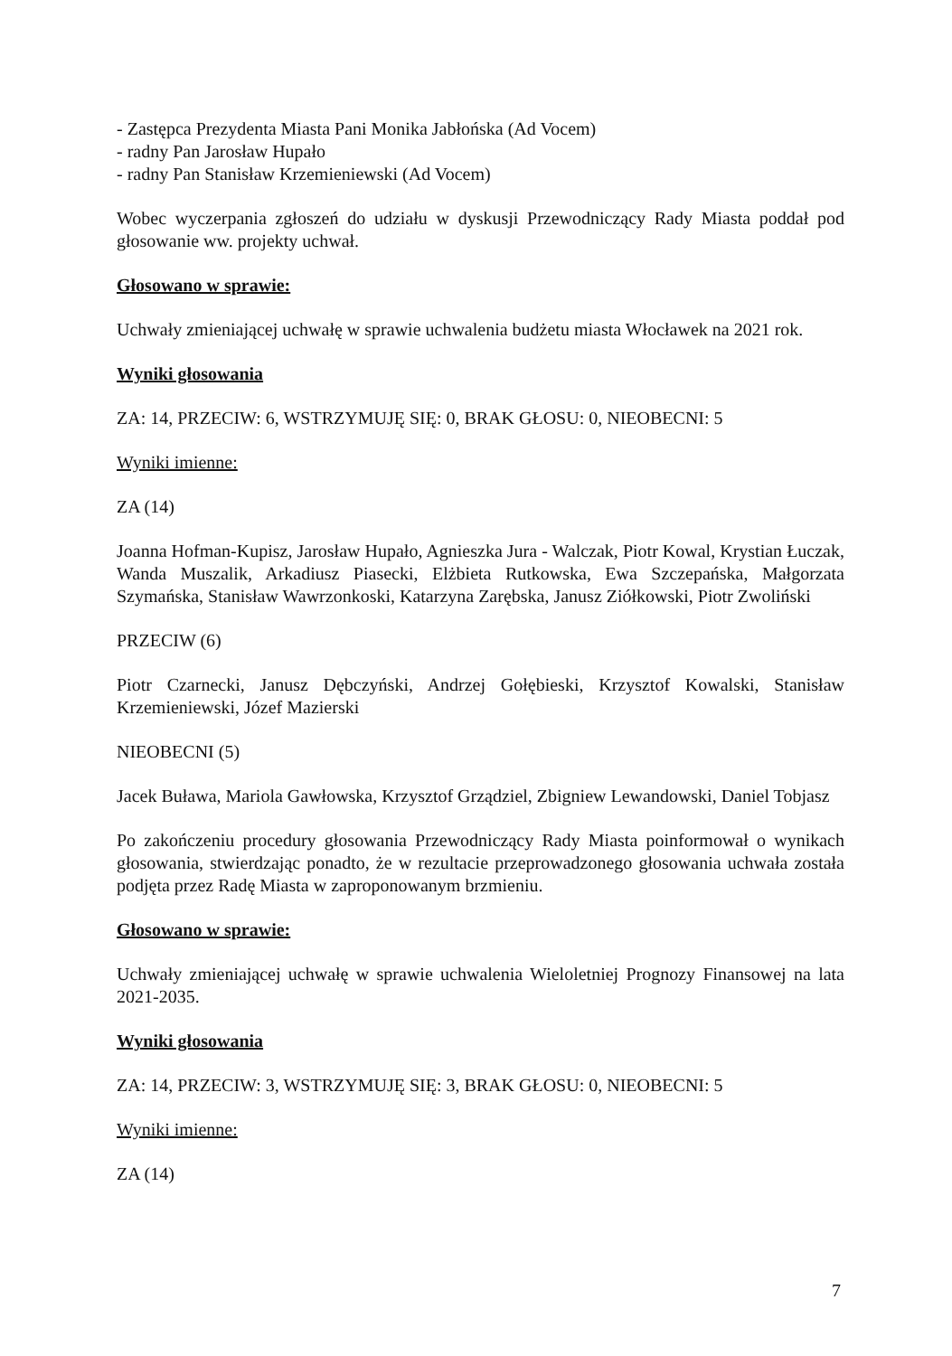- Zastępca Prezydenta Miasta Pani Monika Jabłońska (Ad Vocem)
- radny Pan Jarosław Hupało
- radny Pan Stanisław Krzemieniewski (Ad Vocem)
Wobec wyczerpania zgłoszeń do udziału w dyskusji Przewodniczący Rady Miasta poddał pod głosowanie ww. projekty uchwał.
Głosowano w sprawie:
Uchwały zmieniającej uchwałę w sprawie uchwalenia budżetu miasta Włocławek na 2021 rok.
Wyniki głosowania
ZA: 14, PRZECIW: 6, WSTRZYMUJĘ SIĘ: 0, BRAK GŁOSU: 0, NIEOBECNI: 5
Wyniki imienne:
ZA (14)
Joanna Hofman-Kupisz, Jarosław Hupało, Agnieszka Jura - Walczak, Piotr Kowal, Krystian Łuczak, Wanda Muszalik, Arkadiusz Piasecki, Elżbieta Rutkowska, Ewa Szczepańska, Małgorzata Szymańska, Stanisław Wawrzonkoski, Katarzyna Zarębska, Janusz Ziółkowski, Piotr Zwoliński
PRZECIW (6)
Piotr Czarnecki, Janusz Dębczyński, Andrzej Gołębieski, Krzysztof Kowalski, Stanisław Krzemieniewski, Józef Mazierski
NIEOBECNI (5)
Jacek Buława, Mariola Gawłowska, Krzysztof Grządziel, Zbigniew Lewandowski, Daniel Tobjasz
Po zakończeniu procedury głosowania Przewodniczący Rady Miasta poinformował o wynikach głosowania, stwierdzając ponadto, że w rezultacie przeprowadzonego głosowania uchwała została podjęta przez Radę Miasta w zaproponowanym brzmieniu.
Głosowano w sprawie:
Uchwały zmieniającej uchwałę w sprawie uchwalenia Wieloletniej Prognozy Finansowej na lata 2021-2035.
Wyniki głosowania
ZA: 14, PRZECIW: 3, WSTRZYMUJĘ SIĘ: 3, BRAK GŁOSU: 0, NIEOBECNI: 5
Wyniki imienne:
ZA (14)
7